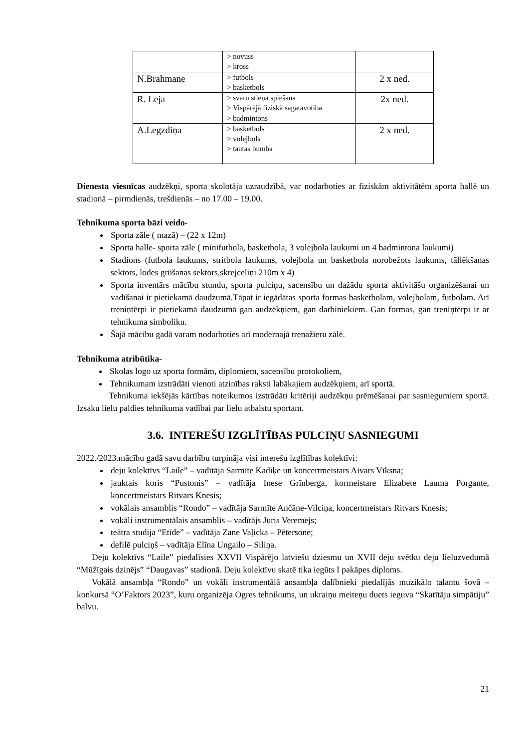| | > novuss > kross | |
| N.Brahmane | > futbols > basketbols | 2 x ned. |
| R. Leja | > svaru stieņa spiešana > Vispārējā fiziskā sagatavotība > badmintons | 2x ned. |
| A.Legzdiņa | > basketbols > volejbols > tautas bumba | 2 x ned. |
Dienesta viesnīcas audzēkņi, sporta skolotāja uzraudzībā, var nodarboties ar fiziskām aktivitātēm sporta hallē un stadionā – pirmdienās, trešdienās – no 17.00 – 19.00.
Tehnikuma sporta bāzi veido-
Sporta zāle ( mazā) – (22 x 12m)
Sporta halle- sporta zāle ( minifutbola, basketbola, 3 volejbola laukumi un 4 badmintona laukumi)
Stadions (futbola laukums, stritbola laukums, volejbola un basketbola norobežots laukums, tāllēkšanas sektors, lodes grūšanas sektors,skrejceliņi 210m x 4)
Sporta inventārs mācību stundu, sporta pulciņu, sacensību un dažādu sporta aktivitāšu organizēšanai un vadīšanai ir pietiekamā daudzumā.Tāpat ir iegādātas sporta formas basketbolam, volejbolam, futbolam. Arī treniņtērpi ir pietiekamā daudzumā gan audzēkņiem, gan darbiniekiem. Gan formas, gan treniņtērpi ir ar tehnikuma simboliku.
Šajā mācību gadā varam nodarboties arī modernajā trenažieru zālē.
Tehnikuma atribūtika-
Skolas logo uz sporta formām, diplomiem, sacensību protokoliem,
Tehnikumam izstrādāti vienoti atzinības raksti labākajiem audzēkņiem, arī sportā.
Tehnikuma iekšējās kārtības noteikumos izstrādāti kritēriji audzēkņu prēmēšanai par sasniegumiem sportā. Izsaku lielu paldies tehnikuma vadībai par lielu atbalstu sportam.
3.6. INTEREŠU IZGLĪTĪBAS PULCIŅU SASNIEGUMI
2022./2023.mācību gadā savu darbību turpināja visi interešu izglītības kolektīvi:
deju kolektīvs “Laile” – vadītāja Sarmīte Kadiķe un koncertmeistars Aivars Vīksna;
jauktais koris “Pustonis” – vadītāja Inese Grīnberga, kormeistare Elizabete Lauma Porgante, koncertmeistars Ritvars Knesis;
vokālais ansamblis “Rondo” – vadītāja Sarmīte Ančāne-Vilciņa, koncertmeistars Ritvars Knesis;
vokāli instrumentālais ansamblis – vadītājs Juris Veremejs;
teātra studija “Etīde” – vadītāja Zane Vaļicka – Pētersone;
defilē pulciņš – vadītāja Elīna Ungailo – Siliņa.
Deju kolektīvs “Laile” piedalīsies XXVII Vispārējo latviešu dziesmu un XVII deju svētku deju lieluzvedumā “Mūžīgais dzinējs” “Daugavas” stadionā. Deju kolektīvu skatē tika iegūts I pakāpes diploms.
Vokālā ansambļa “Rondo” un vokāli instrumentālā ansambļa dalībnieki piedalījās muzikālo talantu šovā – konkursā “O’Faktors 2023”, kuru organizēja Ogres tehnikums, un ukraiņu meiteņu duets ieguva “Skatītāju simpātiju” balvu.
21